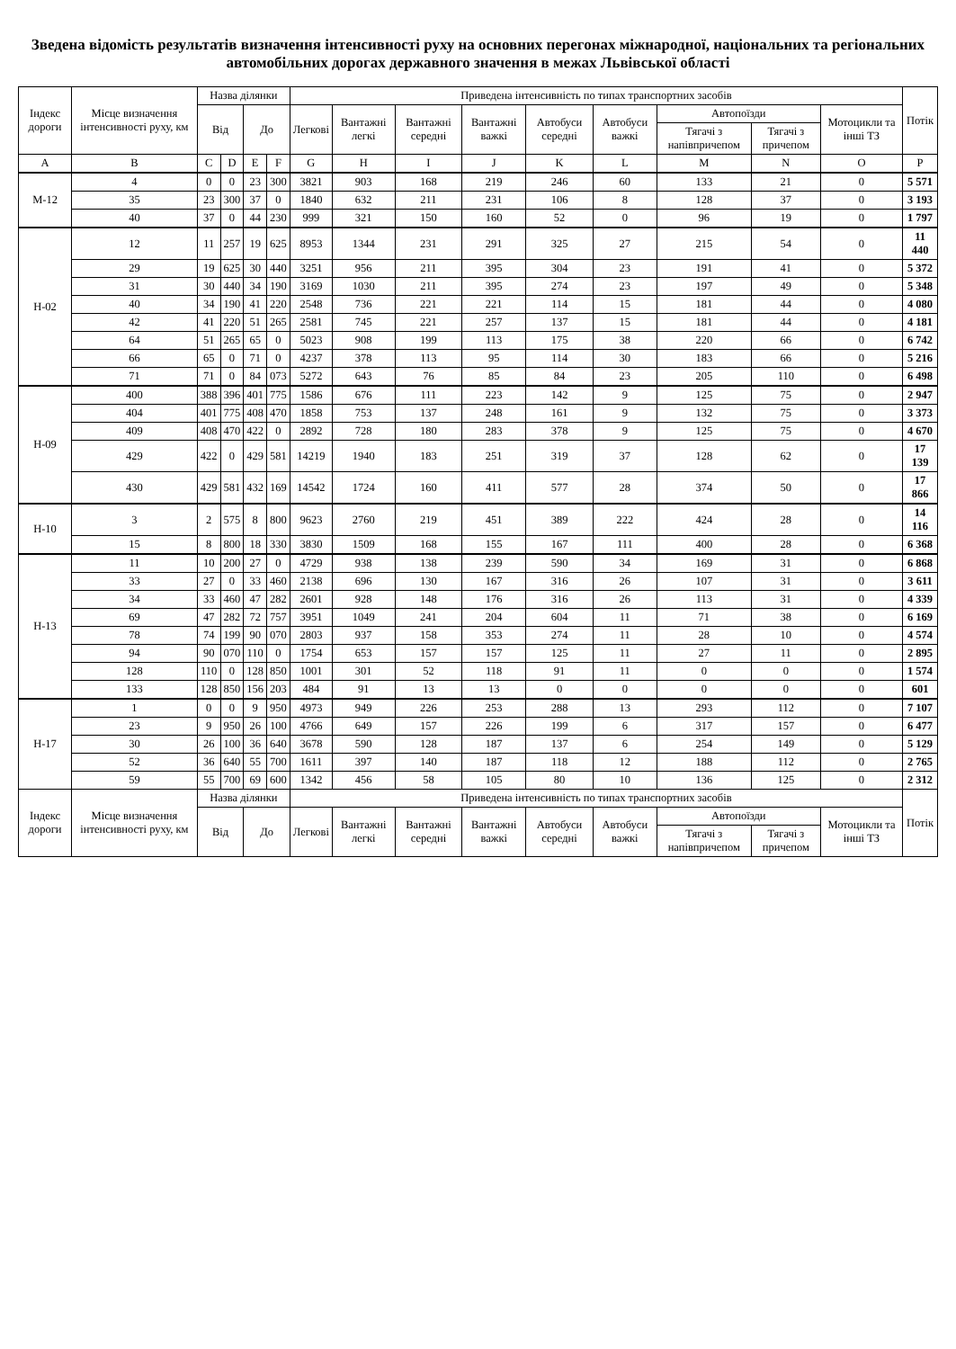Зведена відомість результатів визначення інтенсивності руху на основних перегонах міжнародної, національних та регіональних автомобільних дорогах державного значення в межах Львівської області
| Індекс дороги | Місце визначення інтенсивності руху, км | Назва ділянки | | | | Приведена інтенсивність по типах транспортних засобів | | | | | | | | | Потік |
| --- | --- | --- | --- | --- | --- | --- | --- | --- | --- | --- | --- | --- | --- | --- | --- |
| | | Від | | До | | Легкові | Вантажні легкі | Вантажні середні | Вантажні важкі | Автобуси середні | Автобуси важкі | Автопоїзди | | Мотоцикли та інші ТЗ | |
| | | | | | | | | | | | | Тягачі з напівпричепом | Тягачі з причепом | | |
| A | B | C | D | E | F | G | H | I | J | K | L | M | N | O | P |
| М-12 | 4 | 0 | 0 | 23 | 300 | 3821 | 903 | 168 | 219 | 246 | 60 | 133 | 21 | 0 | 5 571 |
| | 35 | 23 | 300 | 37 | 0 | 1840 | 632 | 211 | 231 | 106 | 8 | 128 | 37 | 0 | 3 193 |
| | 40 | 37 | 0 | 44 | 230 | 999 | 321 | 150 | 160 | 52 | 0 | 96 | 19 | 0 | 1 797 |
| Н-02 | 12 | 11 | 257 | 19 | 625 | 8953 | 1344 | 231 | 291 | 325 | 27 | 215 | 54 | 0 | 11 440 |
| | 29 | 19 | 625 | 30 | 440 | 3251 | 956 | 211 | 395 | 304 | 23 | 191 | 41 | 0 | 5 372 |
| | 31 | 30 | 440 | 34 | 190 | 3169 | 1030 | 211 | 395 | 274 | 23 | 197 | 49 | 0 | 5 348 |
| | 40 | 34 | 190 | 41 | 220 | 2548 | 736 | 221 | 221 | 114 | 15 | 181 | 44 | 0 | 4 080 |
| | 42 | 41 | 220 | 51 | 265 | 2581 | 745 | 221 | 257 | 137 | 15 | 181 | 44 | 0 | 4 181 |
| | 64 | 51 | 265 | 65 | 0 | 5023 | 908 | 199 | 113 | 175 | 38 | 220 | 66 | 0 | 6 742 |
| | 66 | 65 | 0 | 71 | 0 | 4237 | 378 | 113 | 95 | 114 | 30 | 183 | 66 | 0 | 5 216 |
| | 71 | 71 | 0 | 84 | 073 | 5272 | 643 | 76 | 85 | 84 | 23 | 205 | 110 | 0 | 6 498 |
| Н-09 | 400 | 388 | 396 | 401 | 775 | 1586 | 676 | 111 | 223 | 142 | 9 | 125 | 75 | 0 | 2 947 |
| | 404 | 401 | 775 | 408 | 470 | 1858 | 753 | 137 | 248 | 161 | 9 | 132 | 75 | 0 | 3 373 |
| | 409 | 408 | 470 | 422 | 0 | 2892 | 728 | 180 | 283 | 378 | 9 | 125 | 75 | 0 | 4 670 |
| | 429 | 422 | 0 | 429 | 581 | 14219 | 1940 | 183 | 251 | 319 | 37 | 128 | 62 | 0 | 17 139 |
| | 430 | 429 | 581 | 432 | 169 | 14542 | 1724 | 160 | 411 | 577 | 28 | 374 | 50 | 0 | 17 866 |
| Н-10 | 3 | 2 | 575 | 8 | 800 | 9623 | 2760 | 219 | 451 | 389 | 222 | 424 | 28 | 0 | 14 116 |
| | 15 | 8 | 800 | 18 | 330 | 3830 | 1509 | 168 | 155 | 167 | 111 | 400 | 28 | 0 | 6 368 |
| Н-13 | 11 | 10 | 200 | 27 | 0 | 4729 | 938 | 138 | 239 | 590 | 34 | 169 | 31 | 0 | 6 868 |
| | 33 | 27 | 0 | 33 | 460 | 2138 | 696 | 130 | 167 | 316 | 26 | 107 | 31 | 0 | 3 611 |
| | 34 | 33 | 460 | 47 | 282 | 2601 | 928 | 148 | 176 | 316 | 26 | 113 | 31 | 0 | 4 339 |
| | 69 | 47 | 282 | 72 | 757 | 3951 | 1049 | 241 | 204 | 604 | 11 | 71 | 38 | 0 | 6 169 |
| | 78 | 74 | 199 | 90 | 070 | 2803 | 937 | 158 | 353 | 274 | 11 | 28 | 10 | 0 | 4 574 |
| | 94 | 90 | 070 | 110 | 0 | 1754 | 653 | 157 | 157 | 125 | 11 | 27 | 11 | 0 | 2 895 |
| | 128 | 110 | 0 | 128 | 850 | 1001 | 301 | 52 | 118 | 91 | 11 | 0 | 0 | 0 | 1 574 |
| | 133 | 128 | 850 | 156 | 203 | 484 | 91 | 13 | 13 | 0 | 0 | 0 | 0 | 0 | 601 |
| Н-17 | 1 | 0 | 0 | 9 | 950 | 4973 | 949 | 226 | 253 | 288 | 13 | 293 | 112 | 0 | 7 107 |
| | 23 | 9 | 950 | 26 | 100 | 4766 | 649 | 157 | 226 | 199 | 6 | 317 | 157 | 0 | 6 477 |
| | 30 | 26 | 100 | 36 | 640 | 3678 | 590 | 128 | 187 | 137 | 6 | 254 | 149 | 0 | 5 129 |
| | 52 | 36 | 640 | 55 | 700 | 1611 | 397 | 140 | 187 | 118 | 12 | 188 | 112 | 0 | 2 765 |
| | 59 | 55 | 700 | 69 | 600 | 1342 | 456 | 58 | 105 | 80 | 10 | 136 | 125 | 0 | 2 312 |
| Індекс дороги | Місце визначення інтенсивності руху, км | Назва ділянки | | | | Приведена інтенсивність по типах транспортних засобів | | | | | | | | | Потік |
| | | Від | | До | | Легкові | Вантажні легкі | Вантажні середні | Вантажні важкі | Автобуси середні | Автобуси важкі | Автопоїзди | | Мотоцикли та інші ТЗ | |
| | | | | | | | | | | | | Тягачі з напівпричепом | Тягачі з причепом | | |